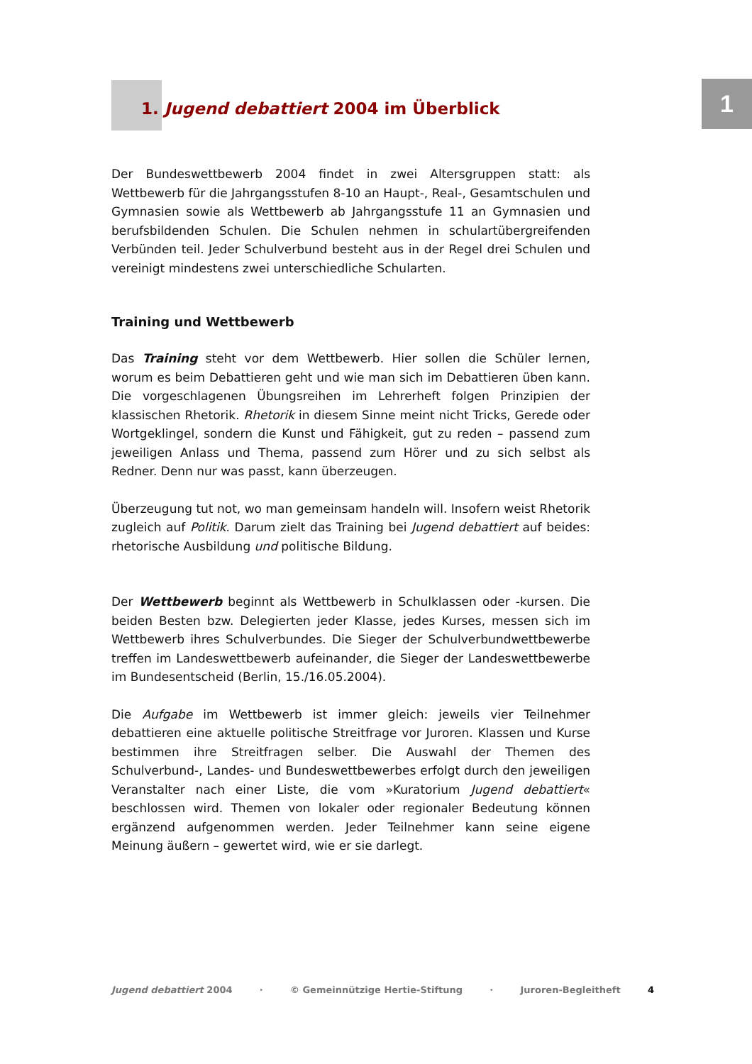1
1. Jugend debattiert 2004 im Überblick
Der Bundeswettbewerb 2004 findet in zwei Altersgruppen statt: als Wettbewerb für die Jahrgangsstufen 8-10 an Haupt-, Real-, Gesamtschulen und Gymnasien sowie als Wettbewerb ab Jahrgangsstufe 11 an Gymnasien und berufsbildenden Schulen. Die Schulen nehmen in schulartübergreifenden Verbünden teil. Jeder Schulverbund besteht aus in der Regel drei Schulen und vereinigt mindestens zwei unterschiedliche Schularten.
Training und Wettbewerb
Das Training steht vor dem Wettbewerb. Hier sollen die Schüler lernen, worum es beim Debattieren geht und wie man sich im Debattieren üben kann. Die vorgeschlagenen Übungsreihen im Lehrerheft folgen Prinzipien der klassischen Rhetorik. Rhetorik in diesem Sinne meint nicht Tricks, Gerede oder Wortgeklingel, sondern die Kunst und Fähigkeit, gut zu reden – passend zum jeweiligen Anlass und Thema, passend zum Hörer und zu sich selbst als Redner. Denn nur was passt, kann überzeugen.
Überzeugung tut not, wo man gemeinsam handeln will. Insofern weist Rhetorik zugleich auf Politik. Darum zielt das Training bei Jugend debattiert auf beides: rhetorische Ausbildung und politische Bildung.
Der Wettbewerb beginnt als Wettbewerb in Schulklassen oder -kursen. Die beiden Besten bzw. Delegierten jeder Klasse, jedes Kurses, messen sich im Wettbewerb ihres Schulverbundes. Die Sieger der Schulverbundwettbewerbe treffen im Landeswettbewerb aufeinander, die Sieger der Landeswettbewerbe im Bundesentscheid (Berlin, 15./16.05.2004).
Die Aufgabe im Wettbewerb ist immer gleich: jeweils vier Teilnehmer debattieren eine aktuelle politische Streitfrage vor Juroren. Klassen und Kurse bestimmen ihre Streitfragen selber. Die Auswahl der Themen des Schulverbund-, Landes- und Bundeswettbewerbes erfolgt durch den jeweiligen Veranstalter nach einer Liste, die vom »Kuratorium Jugend debattiert« beschlossen wird. Themen von lokaler oder regionaler Bedeutung können ergänzend aufgenommen werden. Jeder Teilnehmer kann seine eigene Meinung äußern – gewertet wird, wie er sie darlegt.
Jugend debattiert 2004 · © Gemeinnützige Hertie-Stiftung · Juroren-Begleitheft 4